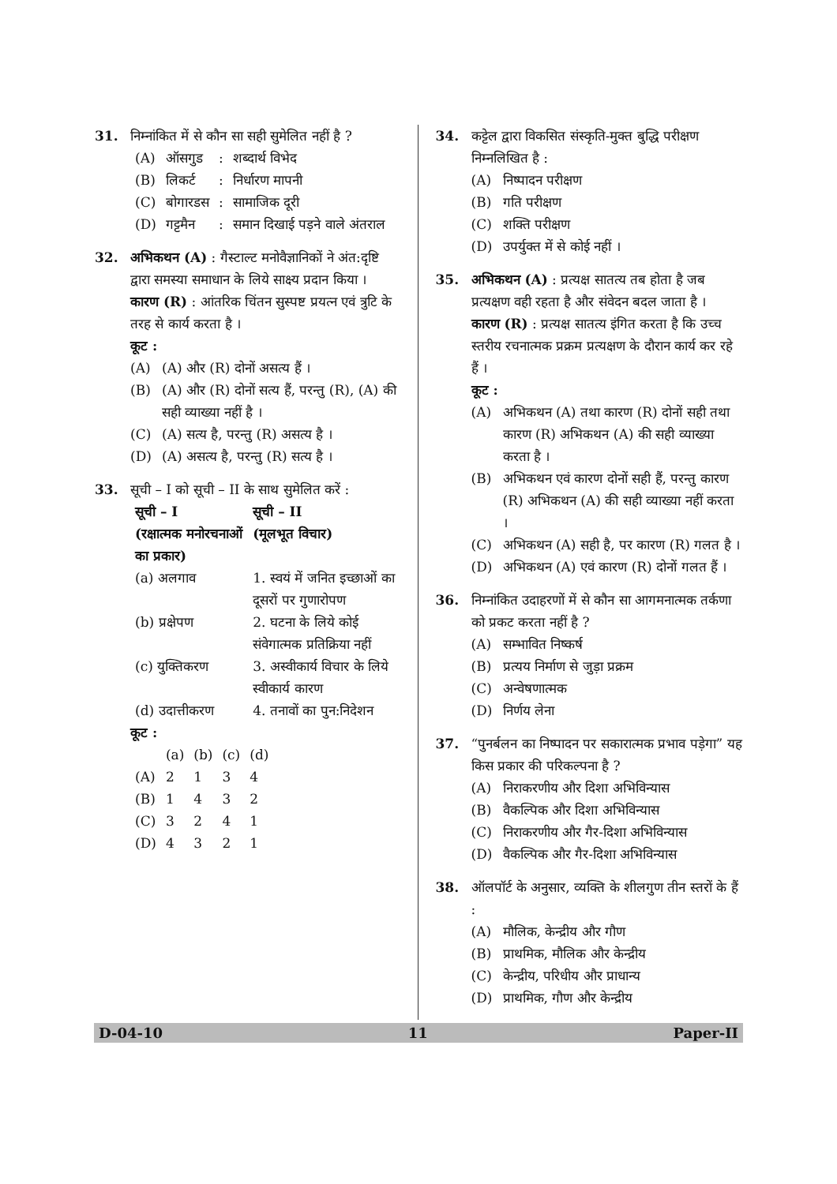31. निम्नांकित में से कौन सा सही सुमेलित नहीं है ?
| (A) | ऑसगुड | : | शब्दार्थ विभेद |
| (B) | लिकर्ट | : | निर्धारण मापनी |
| (C) | बोगारडस | : | सामाजिक दूरी |
| (D) | गट्टमैन | : | समान दिखाई पड़ने वाले अंतराल |
32. अभिकथन (A) : गैस्टाल्ट मनोवैज्ञानिकों ने अंत:दृष्टि द्वारा समस्या समाधान के लिये साक्ष्य प्रदान किया ।
कारण (R) : आंतरिक चिंतन सुस्पष्ट प्रयत्न एवं त्रुटि के तरह से कार्य करता है ।
कूट :
(A) (A) और (R) दोनों असत्य हैं ।
(B) (A) और (R) दोनों सत्य हैं, परन्तु (R), (A) की सही व्याख्या नहीं है ।
(C) (A) सत्य है, परन्तु (R) असत्य है ।
(D) (A) असत्य है, परन्तु (R) सत्य है ।
33. सूची – I को सूची – II के साथ सुमेलित करें :
| सूची – I (रक्षात्मक मनोरचनाओं का प्रकार) | सूची – II (मूलभूत विचार) |
| --- | --- |
| (a) अलगाव | 1. स्वयं में जनित इच्छाओं का दूसरों पर गुणारोपण |
| (b) प्रक्षेपण | 2. घटना के लिये कोई संवेगात्मक प्रतिक्रिया नहीं |
| (c) युक्तिकरण | 3. अस्वीकार्य विचार के लिये स्वीकार्य कारण |
| (d) उदात्तीकरण | 4. तनावों का पुन:निदेशन |
कूट :
| | (a) | (b) | (c) | (d) |
| --- | --- | --- | --- | --- |
| (A) | 2 | 1 | 3 | 4 |
| (B) | 1 | 4 | 3 | 2 |
| (C) | 3 | 2 | 4 | 1 |
| (D) | 4 | 3 | 2 | 1 |
34. कट्टेल द्वारा विकसित संस्कृति-मुक्त बुद्धि परीक्षण निम्नलिखित है :
(A) निष्पादन परीक्षण
(B) गति परीक्षण
(C) शक्ति परीक्षण
(D) उपर्युक्त में से कोई नहीं ।
35. अभिकथन (A) : प्रत्यक्ष सातत्य तब होता है जब प्रत्यक्षण वही रहता है और संवेदन बदल जाता है ।
कारण (R) : प्रत्यक्ष सातत्य इंगित करता है कि उच्च स्तरीय रचनात्मक प्रक्रम प्रत्यक्षण के दौरान कार्य कर रहे हैं ।
कूट :
(A) अभिकथन (A) तथा कारण (R) दोनों सही तथा कारण (R) अभिकथन (A) की सही व्याख्या करता है ।
(B) अभिकथन एवं कारण दोनों सही हैं, परन्तु कारण (R) अभिकथन (A) की सही व्याख्या नहीं करता ।
(C) अभिकथन (A) सही है, पर कारण (R) गलत है ।
(D) अभिकथन (A) एवं कारण (R) दोनों गलत हैं ।
36. निम्नांकित उदाहरणों में से कौन सा आगमनात्मक तर्कणा को प्रकट करता नहीं है ?
(A) सम्भावित निष्कर्ष
(B) प्रत्यय निर्माण से जुड़ा प्रक्रम
(C) अन्वेषणात्मक
(D) निर्णय लेना
37. “पुनर्बलन का निष्पादन पर सकारात्मक प्रभाव पड़ेगा” यह किस प्रकार की परिकल्पना है ?
(A) निराकरणीय और दिशा अभिविन्यास
(B) वैकल्पिक और दिशा अभिविन्यास
(C) निराकरणीय और गैर-दिशा अभिविन्यास
(D) वैकल्पिक और गैर-दिशा अभिविन्यास
38. ऑलपॉर्ट के अनुसार, व्यक्ति के शीलगुण तीन स्तरों के हैं :
(A) मौलिक, केन्द्रीय और गौण
(B) प्राथमिक, मौलिक और केन्द्रीय
(C) केन्द्रीय, परिधीय और प्राधान्य
(D) प्राथमिक, गौण और केन्द्रीय
D-04-10 11 Paper-II